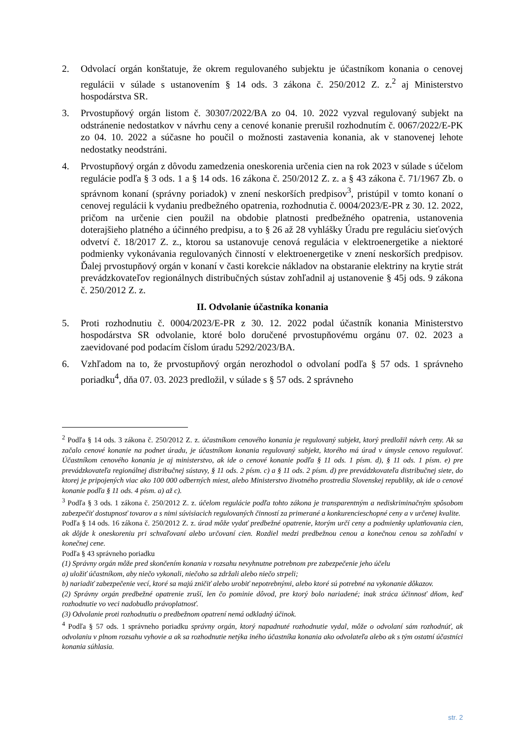2. Odvolací orgán konštatuje, že okrem regulovaného subjektu je účastníkom konania o cenovej regulácii v súlade s ustanovením § 14 ods. 3 zákona č. 250/2012 Z. z.<sup>2</sup> aj Ministerstvo hospodárstva SR.
3. Prvostupňový orgán listom č. 30307/2022/BA zo 04. 10. 2022 vyzval regulovaný subjekt na odstránenie nedostatkov v návrhu ceny a cenové konanie prerušil rozhodnutím č. 0067/2022/E-PK zo 04. 10. 2022 a súčasne ho poučil o možnosti zastavenia konania, ak v stanovenej lehote nedostatky neodstráni.
4. Prvostupňový orgán z dôvodu zamedzenia oneskorenia určenia cien na rok 2023 v súlade s účelom regulácie podľa § 3 ods. 1 a § 14 ods. 16 zákona č. 250/2012 Z. z. a § 43 zákona č. 71/1967 Zb. o správnom konaní (správny poriadok) v znení neskorších predpisov<sup>3</sup>, pristúpil v tomto konaní o cenovej regulácii k vydaniu predbežného opatrenia, rozhodnutia č. 0004/2023/E-PR z 30. 12. 2022, pričom na určenie cien použil na obdobie platnosti predbežného opatrenia, ustanovenia doterajšieho platného a účinného predpisu, a to § 26 až 28 vyhlášky Úradu pre reguláciu sieťových odvetví č. 18/2017 Z. z., ktorou sa ustanovuje cenová regulácia v elektroenergetike a niektoré podmienky vykonávania regulovaných činností v elektroenergetike v znení neskorších predpisov. Ďalej prvostupňový orgán v konaní v časti korekcie nákladov na obstaranie elektriny na krytie strát prevádzkovateľov regionálnych distribučných sústav zohľadnil aj ustanovenie § 45j ods. 9 zákona č. 250/2012 Z. z.
II. Odvolanie účastníka konania
5. Proti rozhodnutiu č. 0004/2023/E-PR z 30. 12. 2022 podal účastník konania Ministerstvo hospodárstva SR odvolanie, ktoré bolo doručené prvostupňovému orgánu 07. 02. 2023 a zaevidované pod podacím číslom úradu 5292/2023/BA.
6. Vzhľadom na to, že prvostupňový orgán nerozhodol o odvolaní podľa § 57 ods. 1 správneho poriadku<sup>4</sup>, dňa 07. 03. 2023 predložil, v súlade s § 57 ods. 2 správneho
<sup>2</sup> Podľa § 14 ods. 3 zákona č. 250/2012 Z. z. účastníkom cenového konania je regulovaný subjekt, ktorý predložil návrh ceny. Ak sa začalo cenové konanie na podnet úradu, je účastníkom konania regulovaný subjekt, ktorého má úrad v úmysle cenovo regulovať. Účastníkom cenového konania je aj ministerstvo, ak ide o cenové konanie podľa § 11 ods. 1 písm. d), § 11 ods. 1 písm. e) pre prevádzkovateľa regionálnej distribučnej sústavy, § 11 ods. 2 písm. c) a § 11 ods. 2 písm. d) pre prevádzkovateľa distribučnej siete, do ktorej je pripojených viac ako 100 000 odberných miest, alebo Ministerstvo životného prostredia Slovenskej republiky, ak ide o cenové konanie podľa § 11 ods. 4 písm. a) až c).
<sup>3</sup> Podľa § 3 ods. 1 zákona č. 250/2012 Z. z. účelom regulácie podľa tohto zákona je transparentným a nediskriminačným spôsobom zabezpečiť dostupnosť tovarov a s nimi súvisiacich regulovaných činností za primerané a konkurencieschopné ceny a v určenej kvalite.
Podľa § 14 ods. 16 zákona č. 250/2012 Z. z. úrad môže vydať predbežné opatrenie, ktorým určí ceny a podmienky uplatňovania cien, ak dôjde k oneskoreniu pri schvaľovaní alebo určovaní cien. Rozdiel medzi predbežnou cenou a konečnou cenou sa zohľadní v konečnej cene.
Podľa § 43 správneho poriadku
(1) Správny orgán môže pred skončením konania v rozsahu nevyhnutne potrebnom pre zabezpečenie jeho účelu
a) uložiť účastníkom, aby niečo vykonali, niečoho sa zdržali alebo niečo strpeli;
b) nariadiť zabezpečenie vecí, ktoré sa majú zničiť alebo urobiť nepotrebnými, alebo ktoré sú potrebné na vykonanie dôkazov.
(2) Správny orgán predbežné opatrenie zruší, len čo pominie dôvod, pre ktorý bolo nariadené; inak stráca účinnosť dňom, keď rozhodnutie vo veci nadobudlo právoplatnosť.
(3) Odvolanie proti rozhodnutiu o predbežnom opatrení nemá odkladný účinok.
<sup>4</sup> Podľa § 57 ods. 1 správneho poriadku správny orgán, ktorý napadnuté rozhodnutie vydal, môže o odvolaní sám rozhodnúť, ak odvolaniu v plnom rozsahu vyhovie a ak sa rozhodnutie netýka iného účastníka konania ako odvolateľa alebo ak s tým ostatní účastníci konania súhlasia.
str. 2